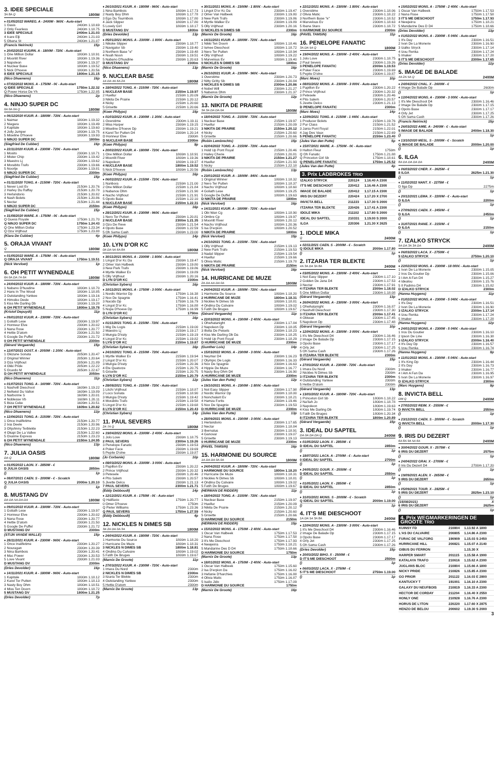3. IDEE SPECIALE
3A 8A Q
1800M
♦ 01/05/2022 WAREG. A - 2400M - 960€ - Auto-start
1 Oasis 2400m 1.18.69
2 Only Fearless 2400m 1.18.75
3 IDEE SPECIALE 2400m 1.21.03
4 Icare Elji 2400m 1.21.03
5 Obana St 2400m 1.21.07
(Francis Neirinck) 15p
♦ 20/02/2022 KUURN. A - 1800M - 720€ - Auto-start
1 One Million Dollar 1800m 1.18.91
2 Moonlit River 1800m 1.19.36
3 Napoleon 1800m 1.19.37
4 Nuclear Base 1800m 1.19.52
5 Nick D'hoeve 1800m 1.20.56
8 IDEE SPECIALE 1800m 1.21.15
(Nico Dhaenens) 16p
♦ 07/02/2022 MONS. A - 1750M - 0€ - Auto-start
Q IDEE SPECIALE 1750m 1.22.32
Q Power Horse De Yh 1750m 1.22.85
(Nico Dhaenens) 2p
4. NINJO SUPER DC
0A 0A 0A Q
1800M
♦ 06/12/2020 KUUR. A - 1800M - 720€ - Auto-start
1 Naimar 1800m 1.19.32
2 Niagara 1800m 1.19.49
3 Kapitale 1800m 1.19.60
4 Jolly Jumper 1800m 1.19.75
5 Miseline D'hoeve 1800m 1.19.93
0 NINJO SUPER DC 1800m
(Siegfried De Cubber) 16p
♦ 22/11/2020 KUUR. A - 2300M - 720€ - Auto-start
1 Mosito 2300m 1.18.71
2 Mister Chip 2300m 1.19.42
3 Maestro Lj 2300m 1.19.62
4 Morabito Trafo 2300m 1.19.66
5 Noortje 2300m 1.19.81
0 NINJO SUPER DC 2300m
(Siegfried De Cubber) 15p
♦ 01/11/2020 TONG. A - 2150M - 720€ - Auto-start
1 Never Lost Ev 2150m 1.20.76
2 Harley Du Raffay 2150m 1.20.78
3 Herlandorio 2150m 1.20.82
4 Nash Bolets 2150m 1.20.86
5 Nectar 2150m 1.21.44
0 NINJO SUPER DC 2150m
(Siegfried De Cubber) 15p
♦ 31/08/2020 WARE. A - 1750M - 0€ - Auto-start
Q Guess Royale 1750m 1.21.70
Q NINJO SUPER DC 1750m 1.24.43
Q One Million Dollar 1750m 1.23.34
Q Oza Vrijthout 1750m 1.23.88
(Kiara De Cubber) 4p
5. ORAJA VIVANT
Q
1800M
♦ 01/05/2022 WARE. A - 1750M - 0€ - Auto-start
Q ORAJA VIVANT 1750m 1.19.51
(Nick Vervloet) 1p
6. OH PETIT WYNENDALE
6A 0A DA 7A 6A
1800M
♦ 24/04/2022 KUUR. A - 1800M - 720€ - Auto-start
1 Nabano D'husdine 1800m 1.18.70
2 Hans In The Wood 1800m 1.18.85
3 Outstanding Yankee 1800m 1.19.16
4 Himoiko Desle 1800m 1.19.17
5 Kiss Me Darling Db 1800m 1.19.28
6 OH PETIT WYNENDALE 1800m 1.19.78
(Kristof Depuydt) 11p
♦ 09/01/2022 KUUR. A - 2300M - 720€ - Auto-start
1 Goliath Lese 2300m 1.19.97
2 Honneur Elve 2300m 1.20.02
3 Nana Rose 2300m 1.20.77
4 Hettie D'atom 2300m 1.21.50
5 Google De Puffel 2300m 1.21.72
0 OH PETIT WYNENDALE 2300m
(Gérard Vergaerde) 15p
♦ 12/07/2021 OOST. A - 2050M - 1 200€ - Auto-start
1 Okizune Sonata 2050m 1.20.47
2 Original Winner 2050m 1.20.64
3 Oza Vrijthout 2050m 1.21.89
4 Okki Pride 2050m 1.22.22
5 Ocardo M 2050m 1.22.67
D OH PETIT WYNENDALE 2050m
(Nico Dhaenens) 11p
♦ 01/07/2021 TONG. A - 1609M - 720€ - Auto-start
1 Nashvill Dieschoot 1609m 1.19.22
2 Neltwist Du Vallon 1609m 1.19.89
3 Narbonne S 1609m 1.20.01
4 Noblesse Vb 1609m 1.20.11
5 Ibiza Ceke 1609m 1.20.51
7 OH PETIT WYNENDALE 1609m 1.20.82
(Nico Dhaenens) 12p
♦ 12/06/2021 TONG. A - 2150M - 720€ - Auto-start
1 Once Inalifetime 2150m 1.20.77
2 Ixia Deele 2150m 1.20.96
3 Ohjohnny Terblekte 2150m 1.22.23
4 Okapi De La Vallee 2150m 1.22.60
5 Oxanne Express 2150m 1.23.23
6 OH PETIT WYNENDALE 2150m 1.24.95
(Nico Dhaenens) 13p
7. JULIA OASIS
DA Q
1800M
♦ 01/05/2022 LAON. X - 2850M - €
D JULIA OASIS 2850m
() 1p
♦ 08/07/2021 CAEN. S - 2000M - € - Scratch
Q JULIA OASIS 2000m 1.20.10
() 1p
8. MUSTANG DV
DA DA 5A DA DA
1800M
♦ 09/01/2022 KUUR. A - 2300M - 720€ - Auto-start
1 Goliath Lese 2300m 1.19.97
2 Honneur Elve 2300m 1.20.02
3 Nana Rose 2300m 1.20.77
4 Hettie D'atom 2300m 1.21.50
5 Google De Puffel 2300m 1.21.72
D MUSTANG DV 2300m
(STIJN VANDE WALLE) 15p
♦ 28/11/2021 KUUR. A - 2300M - 960€ - Auto-start
1 Once Inalifetime 2300m 1.20.27
2 Nouragan 2300m 1.20.39
3 Nina Bambois 2300m 1.20.41
4 Mac Power 2300m 1.20.53
5 Love Vivant 2300m 1.21.03
D MUSTANG DV 2300m
(Dries Devolder) 16p
♦ 14/11/2021 KUUR. A - 1800M - 960€ - Auto-start
1 Kapitale 1800m 1.18.12
2 Karel Ter Putten 1800m 1.18.13
3 Nasty Boy Dhm 1800m 1.18.51
4 Miss Ten Doorn 1800m 1.18.72
5 MUSTANG DV 1800m 1.21.25
(Dries Devolder) 7p
♦ 26/10/2021 KUUR. A - 1800M - 960€ - Auto-start
1 Nina Bambois 1800m 1.17.73
2 Nasty Boy Dhm 1800m 1.17.78
3 Ego Du Tournibois 1800m 1.17.80
4 Jack Slipper 1800m 1.17.80
5 Lovely Girl 1800m 1.18.17
D MUSTANG DV 1800m
(Dries Devolder) 13p
♦ 05/01/2021 MONS. A - 2300M - 1 800€ - Auto-start
1 Nikske Slipper 2300m 1.18.77
2 Navigator Sb 2300m 1.19.40
3 Northern Base "e" 2300m 1.19.48
4 Noah Noon 2300m 1.19.51
5 Nabano D'husdine 2300m 1.20.63
D MUSTANG DV 2300m
(Nico Dhaenens) 13p
9. NUCLEAR BASE
1A DA 4A 6A 2A
1800M
♦ 18/04/2022 TONG. A - 2150M - 720€ - Auto-start
1 NUCLEAR BASE 2150m 1.19.97
2 Huellur 2150m 1.20.09
3 Nikita De Prairie 2150m 1.20.12
4 Nicky 2150m 1.20.60
5 Grisette 2150m 1.20.66
(Koen Philypo) 15p
♦ 01/03/2022 KUUR. A - 2300M - 1 200€ - Auto-start
1 Overstime 2300m 1.19.11
2 Miss Harper 2300m 1.19.15
3 Miseline D'hoeve Dp 2300m 1.19.21
4 Karel Ter Putten D4 2300m 1.20.14
D Honneur Elve 2300m
D NUCLEAR BASE 2300m
(Koen Philypo) 9p
♦ 20/02/2022 KUUR. A - 1800M - 720€ - Auto-start
1 One Million Dollar 1800m 1.18.91
2 Moonlit River 1800m 1.19.36
3 Napoleon 1800m 1.19.37
4 NUCLEAR BASE 1800m 1.19.52
5 Nick D'hoeve 1800m 1.20.56
(Koen Philypo) 16p
♦ 06/02/2022 KUUR. A - 2150M - 720€ - Auto-start
1 Nanbora 2150m 1.21.00
2 One Million Dollar 2150m 1.21.84
3 Nabanos Dhm 2150m 1.21.90
4 Nacho Vrijthout 2150m 1.21.91
5 Opoto Base 2150m 1.22.10
6 NUCLEAR BASE 2150m 1.22.31
(Koen Philypo) 16p
♦ 28/12/2021 KUUR. A - 2300M - 960€ - Auto-start
1 Nero Ter Putten 2300m 1.20.81
2 NUCLEAR BASE 2300m 1.21.35
3 Ozo De Reve 2300m 1.21.54
4 Opoto Base 2300m 1.22.59
5 Oh Sama Cash 2300m 1.23.00
(Koen Philypo) 14p
10. LYN D'OR KC
0A DA 5A 6A 8A
1800M
♦ 30/11/2021 MONS. A - 2300M - 1 800€ - Auto-start
1 Lingot D'or Kc Da 2300m 1.19.47
2 Omer Van Halbeek 2300m 1.19.80
3 New Park Trafo 2300m 1.19.86
4 Myrtle Walker Ev 2300m 1.19.89
5 Olly Vrijthout 2300m 1.20.16
D LYN D'OR KC 2300m
(Christian Sybers) 16p
♦ 10/11/2021 MONS. A - 1750M - 3 000€ - Auto-start
1 Nordic Warrior Dp 1750m 1.16.38
2 Nox De Spagnie 1750m 1.16.41
3 Nacido Dp 1750m 1.16.79
4 Lingot D'or Kc 1750m 1.16.88
5 Nopa D'hoeve Dp 1750m 1.16.99
D LYN D'OR KC 1750m
(Christian Sybers) 16p
♦ 01/11/2021 TONG. A - 2150M - 720€ - Auto-start
1 Mig Du Logis 2150m 1.19.00
2 Maestro Lj 2150m 1.19.17
3 Mungia D'iraty 2150m 1.19.19
4 Lingot D'or Kc 2150m 1.19.82
5 LYN D'OR KC 2150m 1.19.87
(Christian Sybers) 16p
♦ 24/10/2021 TONG. A - 2150M - 720€ - Auto-start
1 Myrtle Walker Ev 2150m 1.19.94
2 Lingot D'or Kc 2150m 1.20.07
3 Mungia D'iraty 2150m 1.20.36
4 Ete Quatorze 2150m 1.20.75
5 Grisette 2150m 1.20.75
6 LYN D'OR KC 2150m 1.20.79
(Christian Sybers) 12p
♦ 28/08/2021 TONG. A - 2150M - 720€ - Auto-start
1 Litchi Vrijthout 2150m 1.18.87
2 Loco Sonata 2150m 1.18.90
3 Mungia D'iraty 2150m 1.19.42
4 Morabito Trafo 2150m 1.19.58
5 Lingot D'or Kc 2150m 1.19.68
8 LYN D'OR KC 2150m 1.20.43
(Christian Sybers) 14p
11. PAUL SEVERS
2A 7A Q
1800M
♦ 19/04/2022 MONS. A - 2300M - 2 400€ - Auto-start
1 Jolo Love 2300m 1.18.75
2 PAUL SEVERS 2300m 1.19.26
3 Penelope Fanatic 2300m 1.19.53
4 Poker Face 2300m 1.19.69
5 Pepite D'olne 2300m 1.19.87
(Jo Corbanie) 10p
♦ 08/03/2022 MONS. A - 2300M - 3 000€ - Auto-start
1 Papillon Ev 2300m 1.20.22
2 Prince Vrijthout 2300m 1.20.32
3 Petesele 2300m 1.20.46
4 Pito Salem 2300m 1.20.57
5 Jivette Delco 2300m 1.21.13
7 PAUL SEVERS 2300m 1.21.71
(Eddy Debboudt) 14p
♦ 12/12/2021 KUUR. A - 1750M - 0€ - Auto-start
Q Halifaxio 1750m 1.20.77
0 Omer D'hoeve 1750m
Q Pieter Williams 1750m 1.23.36
Q PAUL SEVERS 1750m 1.27.59
(Eddy Debboudt) 4p
12. NICKLES N DIMES SB
3A 2A DA 0A 3A
1800M
♦ 24/04/2022 KUUR. A - 1800M - 720€ - Auto-start
1 Harmonie Du Source 1800m 1.18.20
2 Hurricane De Muze 1800m 1.18.31
3 NICKLES N DIMES SB 1800m 1.18.81
4 Ondina Du Calvaire 1800m 1.19.02
5 Fatih De Bruges 1800m 1.19.67
(Marnix De Groote) 11p
♦ 27/03/2022 KUUR. A - 2300M - 720€ - Auto-start
1 Imara Du Nord 2300m
2 NICKLES N DIMES SB 2300m
3 Itzaria Ter Blekte 2300m
4 Outstanding Yankee 2300m
5 Hettie D'atom 2300m
(Marnix De Groote) 13p
♦ 30/11/2021 MONS. A - 2300M - 1 800€ - Auto-start
1 Lingot D'or Kc Da 2300m 1.19.47
2 Omer Van Halbeek 2300m 1.19.80
3 New Park Trafo 2300m 1.19.86
4 Myrtle Walker Ev 2300m 1.19.89
5 Olly Vrijthout 2300m 1.20.16
D NICKLES N DIMES SB 2300m
(Marnix De Groote) 16p
♦ 14/11/2021 KUUR. A - 1800M - 720€ - Auto-start
1 Nikki Ten Doorn 1800m 1.18.46
2 Ismee Dieschoot 1800m 1.18.72
3 Nero Ter Putten 1800m 1.18.94
4 Olly Vrijthout 1800m 1.19.22
5 Marvelous Ev 1800m 1.19.40
0 NICKLES N DIMES SB 1800m
(Marnix De Groote) 16p
♦ 26/10/2021 KUUR. A - 2300M - 960€ - Auto-start
1 Overstime 2300m 1.20.73
2 Nitty Gritty Sb 2300m 1.20.84
3 NICKLES N DIMES SB 2300m 1.20.86
4 Nobel Will 2300m 1.21.27
5 Nabanos Dhm 2300m 1.21.37
(Marnix De Groote) 12p
13. NIKITA DE PRAIRIE
3A 3A DA DA 0A
1800M
♦ 18/04/2022 TONG. A - 2150M - 720€ - Auto-start
1 Nuclear Base 2150m 1.19.97
2 Huellur 2150m 1.20.09
3 NIKITA DE PRAIRIE 2150m 1.20.12
4 Nicky 2150m 1.20.60
5 Grisette 2150m 1.20.66
(Robin Lembrechts) 15p
♦ 02/04/2022 TONG. A - 2150M - 720€ - Auto-start
1 Hold Up Pont Royal 2150m 1.20.46
2 Hailey Cherie 2150m 1.20.81
3 NIKITA DE PRAIRIE 2150m 1.21.27
4 Huellur 2150m 1.21.93
5 Nicky 2150m 1.22.18
(Robin Lembrechts) 13p
♦ 23/01/2022 KUUR. A - 1800M - 840€ - Auto-start
1 Original Winner 1800m 1.18.32
2 Nero Ter Putten 1800m 1.18.37
3 Nacho Vrijthout 1800m 1.18.60
4 Goliath Lese 1800m 1.19.25
5 Google De Duffel 1800m 1.19.63
D NIKITA DE PRAIRIE 1800m
(Nick Vervloet) 16p
♦ 14/11/2021 KUUR. A - 1800M - 720€ - Auto-start
1 Obi Wan Cg 1800m 1.18.90
2 Ombre Cp 1800m 1.19.97
3 Moonlit River 1800m 1.20.12
4 Nacho Vrijthout 1800m 1.20.36
5 Isa D'erpion 1800m 1.20.52
0 NIKITA DE PRAIRIE 1800m
(Nick Vervloet) 15p
♦ 24/10/2021 TONG. A - 2150M - 720€ - Auto-start
1 Olly Vrijthout 2150m 1.19.13
2 New Park Trafo 2150m 1.19.53
3 Nadal Slipper 2150m 1.19.54
4 Huellur 2150m 1.19.66
5 Olivia Matic 2150m 1.19.78
0 NIKITA DE PRAIRIE 2150m
(Nick Vervloet) 16p
14. HURRICANE DE MUZE
2A DA AA DA 0A
1800M
♦ 24/04/2022 KUUR. A - 1800M - 720€ - Auto-start
1 Harmonie Du Source 1800m 1.18.20
2 HURRICANE DE MUZE 1800m 1.18.31
3 Nickles N Dimes Sb 1800m 1.18.81
4 Ondina Du Calvaire 1800m 1.19.02
5 Fatih De Bruges 1800m 1.19.67
(Gérard Vergaerde) 11p
♦ 22/03/2022 MONS. A - 2300M - 2 400€ - Auto-start
1 Ohwhatanight 2300m 1.17.84
2 Napoleon Dp 2300m 1.18.05
3 Illotta De Peisels 2300m 1.18.23
4 Kiss Me Darling Db Da 2300m 1.18.25
5 Hold Up Pont Royal 2300m 1.18.29
D HURRICANE DE MUZE 2300m
(Gunther Lois) 14p
♦ 15/03/2022 MONS. A - 2300M - 3 000€ - Auto-start
1 Neymar D4 2300m 1.16.23
2 Olympic De Logis 2300m 1.16.33
3 Nox De Spagnie 2300m 1.16.63
4 Hippie De Muze 2300m 1.16.77
5 Nasty Boy Dhm D4 2300m 1.16.90
A HURRICANE DE MUZE 2300m
(Jules Van den Putte) 12p
♦ 19/10/2021 MONS. A - 2300M - 1 800€ - Auto-start
1 Not Easy Slipper 2300m 1.17.98
2 Nordic Warrior Dp 2300m 1.18.00
3 Nonchalant Ev 2300m 1.18.21
4 Hamza Fortis 2300m 1.19.46
5 Nox De Spagnie 2300m 1.19.53
D HURRICANE DE MUZE 2300m
(Jules Van den Putte) 13p
♦ 28/09/2021 MONS. A - 2300M - 3 000€ - Auto-start
1 Herlandorio 2300m 1.17.65
2 Nectar 2300m 1.18.84
3 Ibernatus 2300m 1.18.91
4 Ganovar 2300m 1.19.07
5 Grisette 2300m 1.19.13
0 HURRICANE DE MUZE 2300m
(PAVEL TAMSIN) 16p
15. HARMONIE DU SOURCE
1A DA DA 0A 0A
1800M
♦ 24/04/2022 KUUR. A - 1800M - 720€ - Auto-start
1 HARMONIE DU SOURCE 1800m 1.18.20
2 Hurricane De Muze 1800m 1.18.31
3 Nickles N Dimes Sb 1800m 1.18.81
4 Ondina Du Calvaire 1800m 1.19.02
5 Fatih De Bruges 1800m 1.19.67
(HERMAN DE RIDDER) 11p
♦ 18/04/2022 TONG. A - 2150M - 720€ - Auto-start
1 Nuclear Base 2150m 1.19.97
2 Huellur 2150m 1.20.09
3 Nikita De Prairie 2150m 1.20.12
4 Nicky 2150m 1.20.60
5 Grisette 2150m 1.20.66
D HARMONIE DU SOURCE 2150m
(HERMAN DE RIDDER) 15p
♦ 15/02/2022 MONS. A - 1750M - 2 400€ - Auto-start
1 Oscar Van Halbeek 1750m 1.17.53
2 Nana Rose 1750m 1.17.58
3 It's Me Dieschoot 1750m 1.17.93
4 Newjeirra 1750m 1.18.21
5 Mandarine Des D D4 1750m 1.18.66
D HARMONIE DU SOURCE 1750m
(Marnix De Groote) 13p
♦ 18/01/2022 MONS. A - 1750M - 2 400€ - Auto-start
1 Oscar Van Halbeek 1750m 1.15.60
2 Isa D'erpion Da 1750m 1.16.82
3 Hefanie D'harchies 1750m 1.16.88
4 Olivia Matic 1750m 1.16.87
5 Isalio Jido 1750m 1.17.09
D HARMONIE DU SOURCE 1750m
(Marnix De Groote) 16p
♦ 22/12/2021 MONS. A - 2300M - 1 800€ - Auto-start
1 Overstime 2300m 1.18.06
2 Olivia Matic 2300m 1.18.22
3 Northern Base "e" 2300m 1.18.52
4 Marvelous Ev 2300m 1.18.63
5 Ibana Staro 2300m 1.18.72
0 HARMONIE DU SOURCE 2300m
(PAVEL TAMSIN) 11p
16. PENELOPE FANATIC
3A DA 5A Q
1800M
♦ 19/04/2022 MONS. A - 2300M - 2 400€ - Auto-start
1 Jolo Love 2300m 1.18.75
2 Paul Severs 2300m 1.19.26
3 PENELOPE FANATIC 2300m 1.19.53
4 Poker Face 2300m 1.19.69
5 Pepite D'olne 2300m 1.19.87
(Marc Moes) 10p
♦ 08/03/2022 MONS. A - 2300M - 3 000€ - Auto-start
1 Papillon Ev 2300m 1.20.22
2 Prince Vrijthout 2300m 1.20.32
3 Petesele 2300m 1.20.46
4 Pito Salem 2300m 1.20.57
5 Jivette Delco 2300m 1.21.13
D PENELOPE FANATIC 2300m
(Marc Moes) 14p
♦ 12/09/2021 TONG. A - 2150M - 1 440€ - Auto-start
1 Producer Bolets 2150m 1.19.76
2 Pur Class 2150m 1.21.52
3 Jania Pont Royal 2150m 1.22.01
4 Jag Des Vaux 2150m 1.22.69
5 PENELOPE FANATIC 2150m 1.23.40
(Jules Van den Putte) 5p
♦ 15/07/2021 WARE. A - 1750M - 0€ - Auto-start
0 Halton Fleur 1750m
Q Oh Fanatic 1750m 1.21.88
Q Princeton Girl Sb 1750m 1.18.61
Q PENELOPE FANATIC 1750m 1.25.52
(Jules Van den Putte) 4p
3. Prix LADBROKES TRIO
| IZALKO STRYCK | 220124 | 1.16.40 A 2300 |
| IT'S ME DIESCHOOT | 220412 | 1.16.46 A 2300 |
| IMAGE DE BALADE | 220412 | 1.17.15 A 2300 |
| IRIS DU DEZERT | 220424 | 1.17.20 X 2700 |
| INVICTA BELL | 211223 | 1.17.30 S 2000 |
| ITZARIA TER BLEKTE | 220426 | 1.17.41 A 2300 |
| IDOLE MIKA | 211102 | 1.17.80 S 2000 |
| IDEAL DU SAPTEL | 210331 | 1.19.00 S 2000 |
| ILGA | 220306 | 1.21.30 X 2625 |
1. IDOLE MIKA
Q
2400M
♦ 02/11/2021 CAEN. S - 2000M - € - Scratch
Q IDOLE MIKA 2000m 1.17.80
() 1p
2. ITZARIA TER BLEKTE
4A 3A DA 3A 8A
2400M
♦ 03/05/2022 MONS. A - 2300M - 2 400€ - Auto-start
1 Not Easy Slipper 2300m 1.17.10
2 Golden De Jana D4 2300m 1.17.53
3 Nectar 2300m 1.17.91
4 ITZARIA TER BLEKTE 2300m 1.18.02
5 One Million Dollar 2300m 1.18.08
(Gérard Vergaerde) 13p
♦ 26/04/2022 MONS. A - 2300M - 3 000€ - Auto-start
1 Ohwhatanight 2300m 1.16.87
2 Nashvill Dieschoot 2300m 1.17.30
3 ITZARIA TER BLEKTE 2300m 1.17.41
4 Obiwan 2300m 1.17.45
5 Napoleon Dp 2300m 1.17.48
(Gérard Vergaerde) 10p
♦ 12/04/2022 MONS. A - 2300M - 3 000€ - Auto-start
1 It's Me Dieschoot D4 2300m 1.16.46
2 Image De Balade Dp 2300m 1.17.15
3 Opoto Base 2300m 1.17.17
4 Orly Jet 2300m 1.17.25
5 Oh Sama Cash 2300m 1.17.26
D ITZARIA TER BLEKTE 2300m
(Gérard Vergaerde) 15p
♦ 27/03/2022 KUUR. A - 2300M - 720€ - Auto-start
1 Imara Du Nord 2300m
2 Nickles N Dimes Sb 2300m
3 ITZARIA TER BLEKTE 2300m
4 Outstanding Yankee 2300m
5 Hettie D'atom 2300m
(Gérard Vergaerde) 13p
♦ 13/03/2022 KUUR. A - 1800M - 720€ - Auto-start
1 Princeton Girl Sb 1800m 1.18.22
2 Na'ilah Jo 1800m 1.18.78
3 Napoleon 1800m 1.19.63
4 Kiss Me Darling Db 1800m 1.19.74
5 Fatih De Bruges 1800m 1.20.34
8 ITZARIA TER BLEKTE 1800m 1.20.89
(Gérard Vergaerde) 15p
3. IDEAL DU SAPTEL
DA 0A DA DA Q
2400M
♦ 01/05/2022 LAON. X - 2850M - €
D IDEAL DU SAPTEL 2850m
() 1p
♦ 18/07/2021 LACA. A - 2700M - € - Auto-start
0 IDEAL DU SAPTEL 2700m
() 1p
♦ 24/05/2021 GOUR. X - 2550M - €
D IDEAL DU SAPTEL 2550m
() 1p
♦ 01/05/2021 LAON. X - 2850M - €
D IDEAL DU SAPTEL 2850m
() 1p
♦ 31/03/2021 MONS. S - 2000M - € - Scratch
Q IDEAL DU SAPTEL 2000m 1.19.00
() 1p
4. IT'S ME DIESCHOOT
1A DA 5A 3A 8A
2400M
♦ 12/04/2022 MONS. A - 2300M - 3 000€ - Auto-start
1 It's Me Dieschoot D4 2300m 1.16.46
2 Image De Balade Dp 2300m 1.17.15
3 Opoto Base 2300m 1.17.17
4 Orly Jet 2300m 1.17.25
5 Oh Sama Cash 2300m 1.17.26
(Dries Devolder) 15p
♦ 20/03/2022 BIHO. X - 2500M - €
D IT'S ME DIESCHOOT 2500m
() 1p
♦ 06/03/2022 LACA. X - 2750M - €
5 IT'S ME DIESCHOOT 2750m 1.19.00
() 1p
♦ 15/02/2022 MONS. A - 1750M - 2 400€ - Auto-start
1 Oscar Van Halbeek 1750m 1.17.53
2 Nana Rose 1750m 1.17.58
3 IT'S ME DIESCHOOT 1750m 1.17.93
4 Newjeirra 1750m 1.18.21
5 Mandarine Des D D4 1750m 1.18.66
(Dries Devolder) 13p
♦ 01/02/2022 MONS. A - 2300M - 5 040€ - Auto-start
1 It's Day 2300m 1.16.51
2 Ivon De La Monerie 2300m 1.16.90
3 Izalko Stryck 2300m 1.17.14
4 Izou Renka 2300m 1.17.24
5 Imaker 2300m 1.17.28
8 IT'S ME DIESCHOOT 2300m 1.17.65
(Dries Devolder) 12p
5. IMAGE DE BALADE
4A 2A 5A Q
2400M
♦ 24/04/2022 CHAL. X - 2600M - €
4 Image De Balade Dp 2600m
() 1p
♦ 12/04/2022 MONS. A - 2300M - 3 000€ - Auto-start
1 It's Me Dieschoot D4 2300m 1.16.46
2 Image De Balade Dp 2300m 1.17.15
3 Opoto Base 2300m 1.17.17
4 Orly Jet 2300m 1.17.25
5 Oh Sama Cash 2300m 1.17.26
(Francis Neirinck) 15p
♦ 26/03/2022 AMIE. A - 2400M - € - Auto-start
5 IMAGE DE BALADE 2400m 1.18.30
() 1p
♦ 13/10/2020 MESL. S - 2000M - € - Scratch
Q IMAGE DE BALADE 2000m 1.20.00
() 1p
6. ILGA
8A DA DA DA DA
2400M
♦ 06/03/2022 CHER. X - 2625M - €
8 ILGA 2625m 1.21.30
() 1p
♦ 11/02/2022 NANT. X - 2275M - €
D Ilga Dp 2275m
() 1p
♦ 20/12/2021 LEMA. X - 2200M - € - Auto-start
D ILGA 2200m
() 1p
♦ 27/09/2021 CAEN. X - 2450M - €
D ILGA 2450m
() 1p
♦ 31/07/2021 RANE. X - 2150M - €
D ILGA 2150m
() 1p
7. IZALKO STRYCK
9A DA 3A 3A DA
2400M
♦ 06/03/2022 LACA. X - 2750M - €
9 IZALKO STRYCK 2750m 1.20.10
() 1p
♦ 22/02/2022 MONS. A - 2300M - 18 000€ - Auto-start
1 Ivon De La Monerie 2300m 1.15.05
2 Iros Du Goutier Dp 2300m 1.15.06
3 I Am A Fan D4 2300m 1.15.27
4 Idealou 2300m 1.15.76
5 Il Padrino D4 2300m 1.15.82
D IZALKO STRYCK 2300m
(Hanna Huygens) 11p
♦ 01/02/2022 MONS. A - 2300M - 5 040€ - Auto-start
1 It's Day 2300m 1.16.51
2 Ivon De La Monerie 2300m 1.16.90
3 IZALKO STRYCK 2300m 1.17.14
4 Izou Renka 2300m 1.17.24
5 Imaker 2300m 1.17.28
(Hanna Huygens) 12p
♦ 24/01/2022 MONS. A - 2300M - 5 040€ - Auto-start
1 Iros Du Goutier 2300m 1.16.10
2 Ipson De Line 2300m 1.16.38
3 IZALKO STRYCK 2300m 1.16.40
4 It's Day Dp 2300m 1.16.57
5 Izou Renka 2300m 1.16.74
(Hanna Huygens) 9p
♦ 11/01/2022 MONS. A - 2300M - 5 040€ - Auto-start
1 It's King Dp 2300m 1.16.44
2 It's Day 2300m 1.16.73
3 Imaker 2300m 1.16.77
4 I Am A Fan Da 2300m 1.16.95
5 Ivon De La Monerie 2300m 1.16.97
D IZALKO STRYCK 2300m
(Marc Huygens) 9p
8. INVICTA BELL
DM Q
2400M
♦ 27/02/2022 REIM. X - 2550M - €
D INVICTA BELL 2550m
() 1p
♦ 23/12/2021 CAEN. S - 2000M - € - Scratch
Q INVICTA BELL 2000m 1.17.30
() 1p
9. IRIS DU DEZERT
6A 8A 9A 5A 6A
2400M
♦ 30/04/2022 GOUR. X - 2575M - €
6 IRIS DU DEZERT 2575m
() 1p
♦ 24/04/2022 GRAI. X - 2700M - €
8 Iris Du Dezert D4 2700m 1.17.20
() 1p
♦ 19/09/2021 ALEN. X - 2650M - €
9 IRIS DU DEZERT 2650m
() 1p
♦ 05/09/2021 TOUR. X - 2825M - €
5 IRIS DU DEZERT 2825m 1.23.10
() 1p
(15/08/2021) X
6 IRIS DU DEZERT 2625m
() 1p
4. Prix WEGMARKERINGEN DE GROOTE TRIO
| KUINSY FD | 210804 | 1.13.92 A 1800 |
| L'AS DU CALVAIRE | 200805 | 1.14.86 A 2300 |
| FURAC DE VALFORG | 190909 | 1.15.03 S 2450 |
| HURRICANE HILL | 200821 | 1.15.07 A 2140 |
| GIBUS DU FERRON | | 1.15.30 X |
| HARPER SMART | 201115 | 1.15.58 A 1900 |
| KATALAYA TRAFO | 210616 | 1.15.62 A 2300 |
| JUGLANS BLOC | 210804 | 1.15.66 A 1800 |
| NICKY PRIDE | 210826 | 1.15.85 A 2300 |
| GO PRIOR | 201122 | 1.16.03 E 2800 |
| KANTUCKY T | 191001 | 1.16.10 A 2300 |
| GALAXY DU NEUFBOIS | 210819 | 1.16.33 A 2300 |
| HECTOR DE CORDAY | 211204 | 1.16.40 X 2550 |
| HONLY ONE | 210928 | 1.16.76 A 2300 |
| HORUS DE L'ITON | 220220 | 1.17.60 X 2875 |
| HENZO DE BELOU | 200602 | 1.19.30 S 2000 |
3